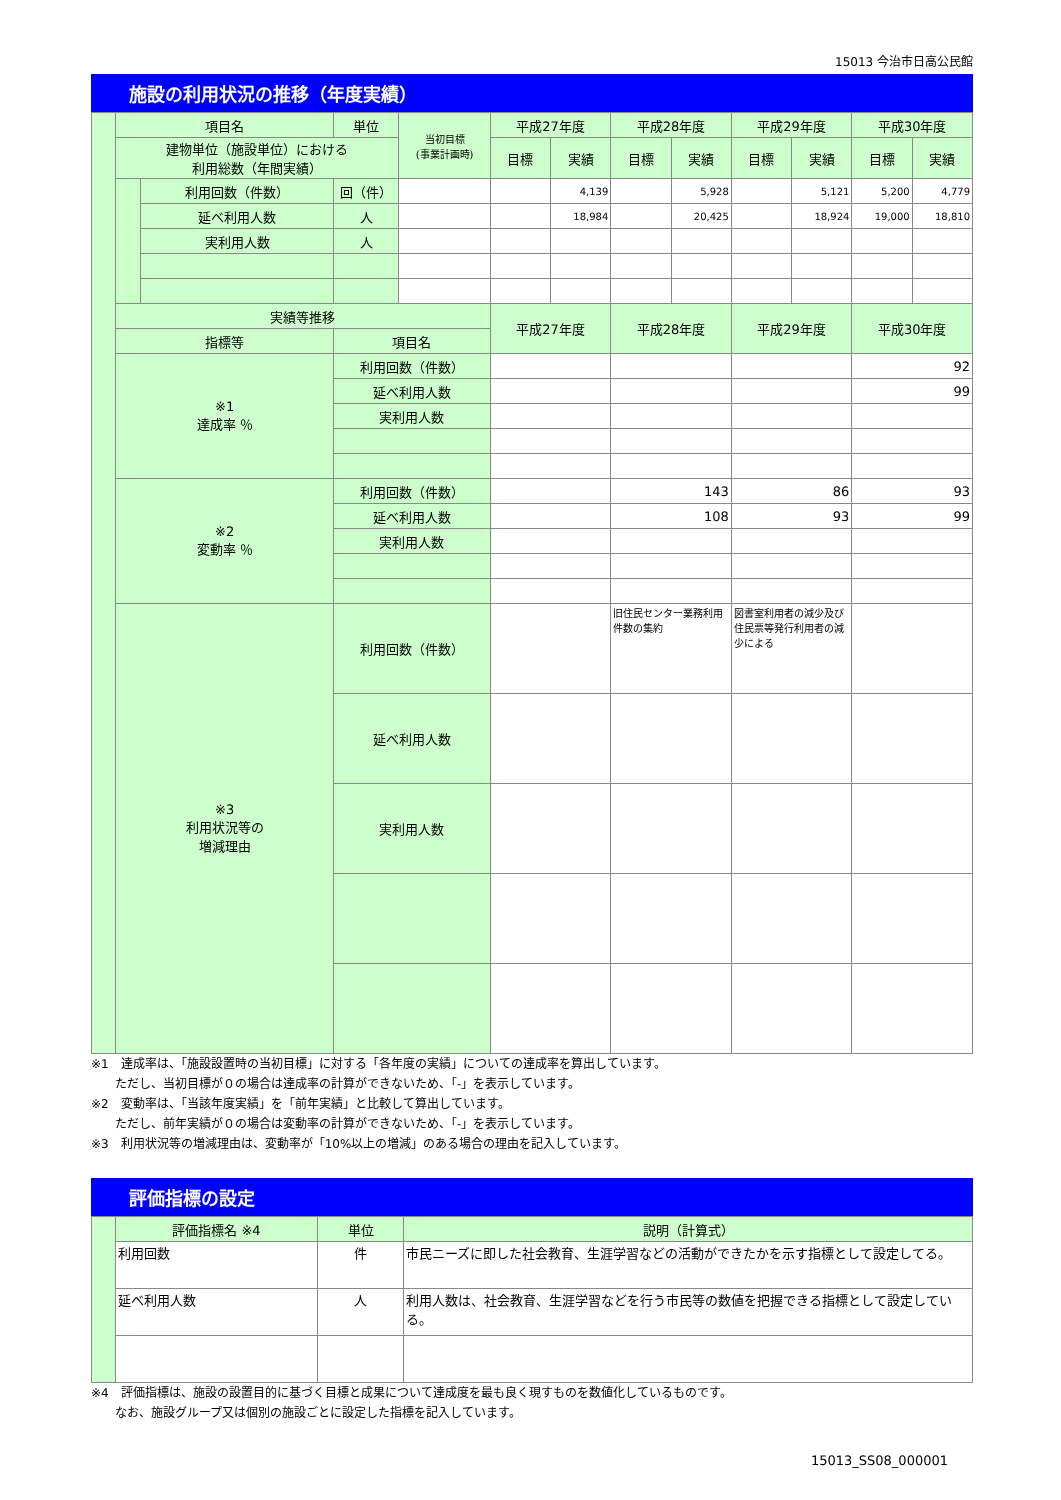15013 今治市日高公民館
施設の利用状況の推移（年度実績）
| | 項目名 | | 単位 | 当初目標 (事業計画時) | 平成27年度 | | 平成28年度 | | 平成29年度 | | 平成30年度 | |
| | 建物単位（施設単位）における 利用総数（年間実績） | | | | 目標 | 実績 | 目標 | 実績 | 目標 | 実績 | 目標 | 実績 |
| | | 利用回数（件数） | 回（件） | | | 4,139 | | 5,928 | | 5,121 | 5,200 | 4,779 |
| | | 延べ利用人数 | 人 | | | 18,984 | | 20,425 | | 18,924 | 19,000 | 18,810 |
| | | 実利用人数 | 人 | | | | | | | | | |
| | 実績等推移 | | | | 平成27年度 | | 平成28年度 | | 平成29年度 | | 平成30年度 | |
| | 指標等 | | 項目名 | | | | | | | | | |
| | ※1 達成率 ％ | | 利用回数（件数） | | | | | | | | 92 | |
| | | | 延べ利用人数 | | | | | | | | 99 | |
| | | | 実利用人数 | | | | | | | | | |
| | ※2 変動率 ％ | | 利用回数（件数） | | | | 143 | | 86 | | 93 | |
| | | | 延べ利用人数 | | | | 108 | | 93 | | 99 | |
| | | | 実利用人数 | | | | | | | | | |
| | ※3 利用状況等の 増減理由 | | 利用回数（件数） | | | | 旧住民センター業務利用件数の集約 | | 図書室利用者の減少及び住民票等発行利用者の減少による | | | |
| | | | 延べ利用人数 | | | | | | | | | |
| | | | 実利用人数 | | | | | | | | | |
※1　達成率は、「施設設置時の当初目標」に対する「各年度の実績」についての達成率を算出しています。
　　ただし、当初目標が０の場合は達成率の計算ができないため、「-」を表示しています。
※2　変動率は、「当該年度実績」を「前年実績」と比較して算出しています。
　　ただし、前年実績が０の場合は変動率の計算ができないため、「-」を表示しています。
※3　利用状況等の増減理由は、変動率が「10%以上の増減」のある場合の理由を記入しています。
評価指標の設定
| | 評価指標名 ※4 | 単位 | 説明（計算式） |
| | 利用回数 | 件 | 市民ニーズに即した社会教育、生涯学習などの活動ができたかを示す指標として設定してる。 |
| | 延べ利用人数 | 人 | 利用人数は、社会教育、生涯学習などを行う市民等の数値を把握できる指標として設定している。 |
※4　評価指標は、施設の設置目的に基づく目標と成果について達成度を最も良く現すものを数値化しているものです。
　　なお、施設グループ又は個別の施設ごとに設定した指標を記入しています。
15013_SS08_000001